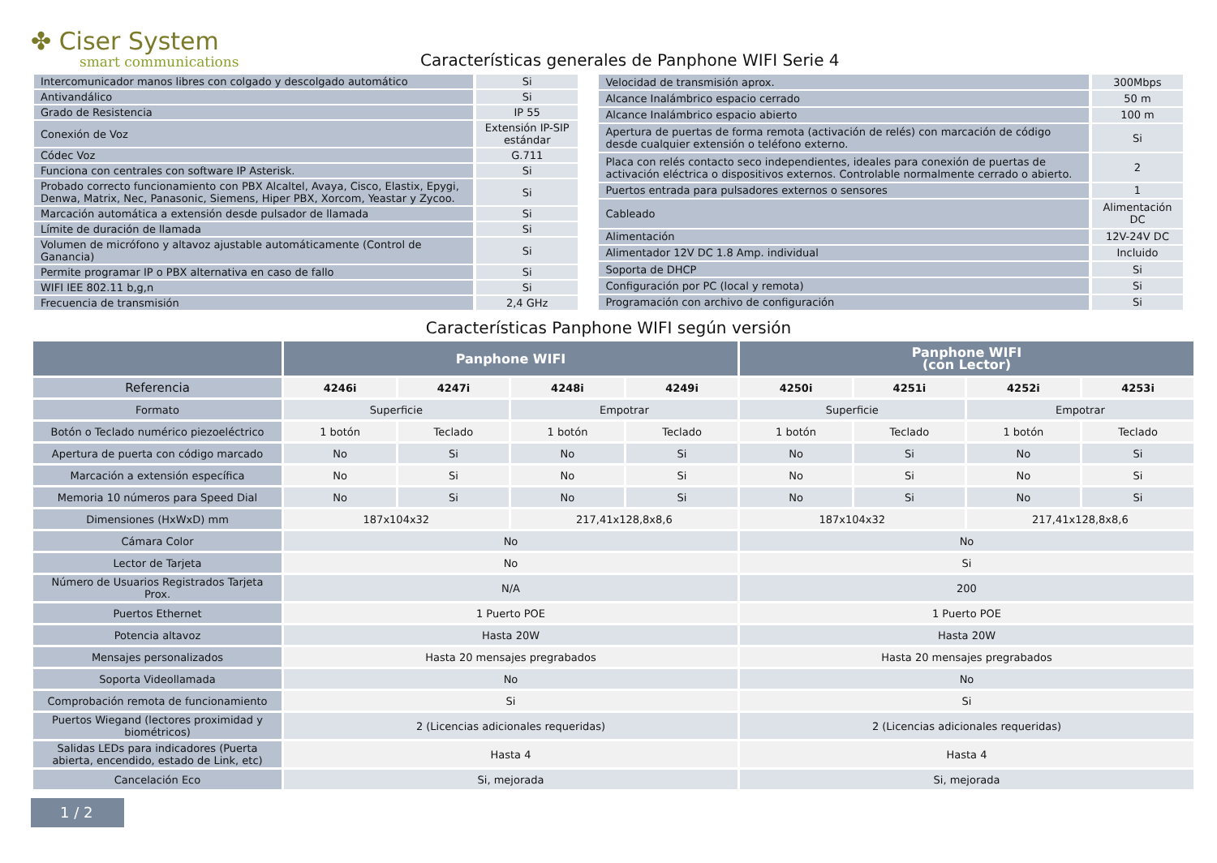✤ Ciser System
smart communications
Características generales de Panphone WIFI Serie 4
| Intercomunicador manos libres con colgado y descolgado automático | Si |
| Antivandálico | Si |
| Grado de Resistencia | IP 55 |
| Conexión de Voz | Extensión IP-SIP estándar |
| Códec Voz | G.711 |
| Funciona con centrales con software IP Asterisk. | Si |
| Probado correcto funcionamiento con PBX Alcaltel, Avaya, Cisco, Elastix, Epygi, Denwa, Matrix, Nec, Panasonic, Siemens, Hiper PBX, Xorcom, Yeastar y Zycoo. | Si |
| Marcación automática a extensión desde pulsador de llamada | Si |
| Límite de duración de llamada | Si |
| Volumen de micrófono y altavoz ajustable automáticamente (Control de Ganancia) | Si |
| Permite programar IP o PBX alternativa en caso de fallo | Si |
| WIFI IEE 802.11 b,g,n | Si |
| Frecuencia de transmisión | 2,4 GHz |
| Velocidad de transmisión aprox. | 300Mbps |
| Alcance Inalámbrico espacio cerrado | 50 m |
| Alcance Inalámbrico espacio abierto | 100 m |
| Apertura de puertas de forma remota (activación de relés) con marcación de código desde cualquier extensión o teléfono externo. | Si |
| Placa con relés contacto seco independientes, ideales para conexión de puertas de activación eléctrica o dispositivos externos. Controlable normalmente cerrado o abierto. | 2 |
| Puertos entrada para pulsadores externos o sensores | 1 |
| Cableado | Alimentación DC |
| Alimentación | 12V-24V DC |
| Alimentador 12V DC 1.8 Amp. individual | Incluido |
| Soporta de DHCP | Si |
| Configuración por PC (local y remota) | Si |
| Programación con archivo de configuración | Si |
Características Panphone WIFI según versión
| | Panphone WIFI | | | | Panphone WIFI (con Lector) | | | |
| --- | --- | --- | --- | --- | --- | --- | --- | --- |
| Referencia | 4246i | 4247i | 4248i | 4249i | 4250i | 4251i | 4252i | 4253i |
| Formato | Superficie | | Empotrar | | Superficie | | Empotrar | |
| Botón o Teclado numérico piezoeléctrico | 1 botón | Teclado | 1 botón | Teclado | 1 botón | Teclado | 1 botón | Teclado |
| Apertura de puerta con código marcado | No | Si | No | Si | No | Si | No | Si |
| Marcación a extensión específica | No | Si | No | Si | No | Si | No | Si |
| Memoria 10 números para Speed Dial | No | Si | No | Si | No | Si | No | Si |
| Dimensiones (HxWxD) mm | 187x104x32 | | 217,41x128,8x8,6 | | 187x104x32 | | 217,41x128,8x8,6 | |
| Cámara Color | No | | | | No | | | |
| Lector de Tarjeta | No | | | | Si | | | |
| Número de Usuarios Registrados Tarjeta Prox. | N/A | | | | 200 | | | |
| Puertos Ethernet | 1 Puerto POE | | | | 1 Puerto POE | | | |
| Potencia altavoz | Hasta 20W | | | | Hasta 20W | | | |
| Mensajes personalizados | Hasta 20 mensajes pregrabados | | | | Hasta 20 mensajes pregrabados | | | |
| Soporta Videollamada | No | | | | No | | | |
| Comprobación remota de funcionamiento | Si | | | | Si | | | |
| Puertos Wiegand (lectores proximidad y biométricos) | 2 (Licencias adicionales requeridas) | | | | 2 (Licencias adicionales requeridas) | | | |
| Salidas LEDs para indicadores (Puerta abierta, encendido, estado de Link, etc) | Hasta 4 | | | | Hasta 4 | | | |
| Cancelación Eco | Si, mejorada | | | | Si, mejorada | | | |
1 / 2